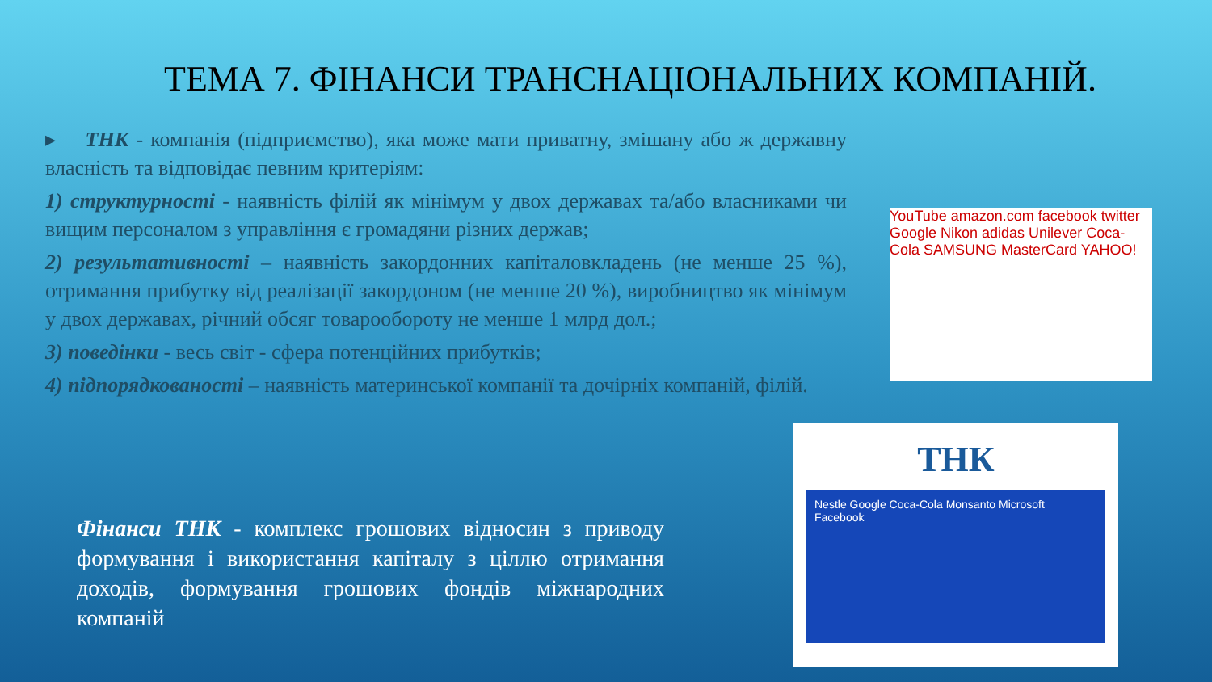ТЕМА 7. ФІНАНСИ ТРАНСНАЦІОНАЛЬНИХ КОМПАНІЙ.
▸ ТНК - компанія (підприємство), яка може мати приватну, змішану або ж державну власність та відповідає певним критеріям:
1) структурності - наявність філій як мінімум у двох державах та/або власниками чи вищим персоналом з управління є громадяни різних держав;
2) результативності – наявність закордонних капіталовкладень (не менше 25 %), отримання прибутку від реалізації закордоном (не менше 20 %), виробництво як мінімум у двох державах, річний обсяг товарообороту не менше 1 млрд дол.;
3) поведінки - весь світ - сфера потенційних прибутків;
4) підпорядкованості – наявність материнської компанії та дочірніх компаній, філій.
YouTube amazon.com facebook twitter Google Nikon adidas Unilever Coca-Cola SAMSUNG MasterCard YAHOO!
ТНК
Nestle Google Coca-Cola Monsanto Microsoft Facebook
Фінанси ТНК - комплекс грошових відносин з приводу формування і використання капіталу з ціллю отримання доходів, формування грошових фондів міжнародних компаній